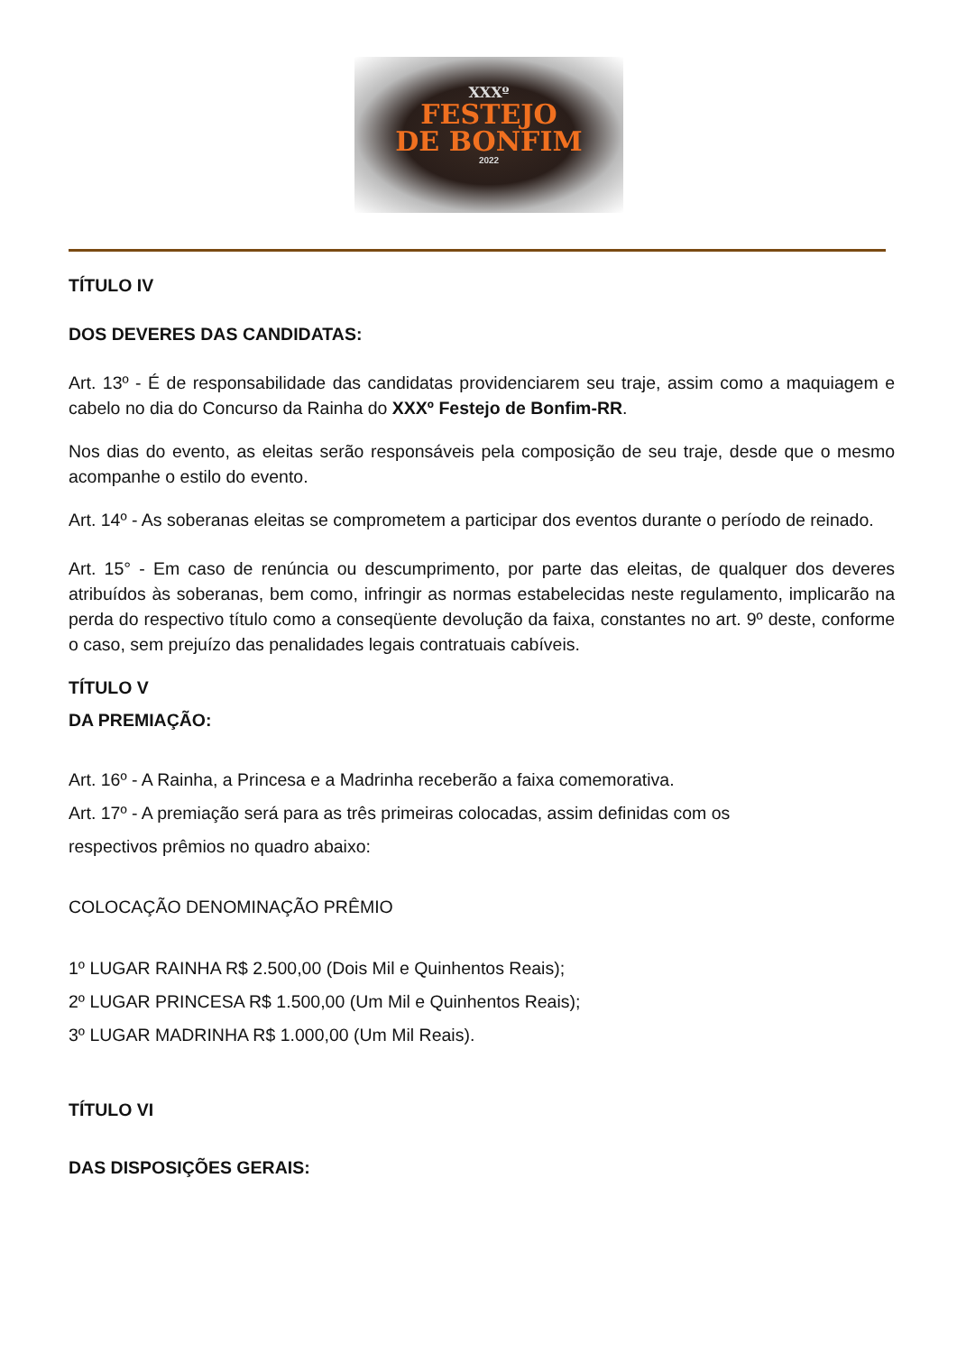XXXº
FESTEJO
DE BONFIM
2022
TÍTULO IV
DOS DEVERES DAS CANDIDATAS:
Art. 13º - É de responsabilidade das candidatas providenciarem seu traje, assim como a maquiagem e cabelo no dia do Concurso da Rainha do XXXº Festejo de Bonfim-RR.
Nos dias do evento, as eleitas serão responsáveis pela composição de seu traje, desde que o mesmo acompanhe o estilo do evento.
Art. 14º - As soberanas eleitas se comprometem a participar dos eventos durante o período de reinado.
Art. 15° - Em caso de renúncia ou descumprimento, por parte das eleitas, de qualquer dos deveres atribuídos às soberanas, bem como, infringir as normas estabelecidas neste regulamento, implicarão na perda do respectivo título como a conseqüente devolução da faixa, constantes no art. 9º deste, conforme o caso, sem prejuízo das penalidades legais contratuais cabíveis.
TÍTULO V
DA PREMIAÇÃO:
Art. 16º - A Rainha, a Princesa e a Madrinha receberão a faixa comemorativa.
Art. 17º - A premiação será para as três primeiras colocadas, assim definidas com os
respectivos prêmios no quadro abaixo:
COLOCAÇÃO DENOMINAÇÃO PRÊMIO
1º LUGAR RAINHA R$ 2.500,00 (Dois Mil e Quinhentos Reais);
2º LUGAR PRINCESA R$ 1.500,00 (Um Mil e Quinhentos Reais);
3º LUGAR MADRINHA R$ 1.000,00 (Um Mil Reais).
TÍTULO VI
DAS DISPOSIÇÕES GERAIS: